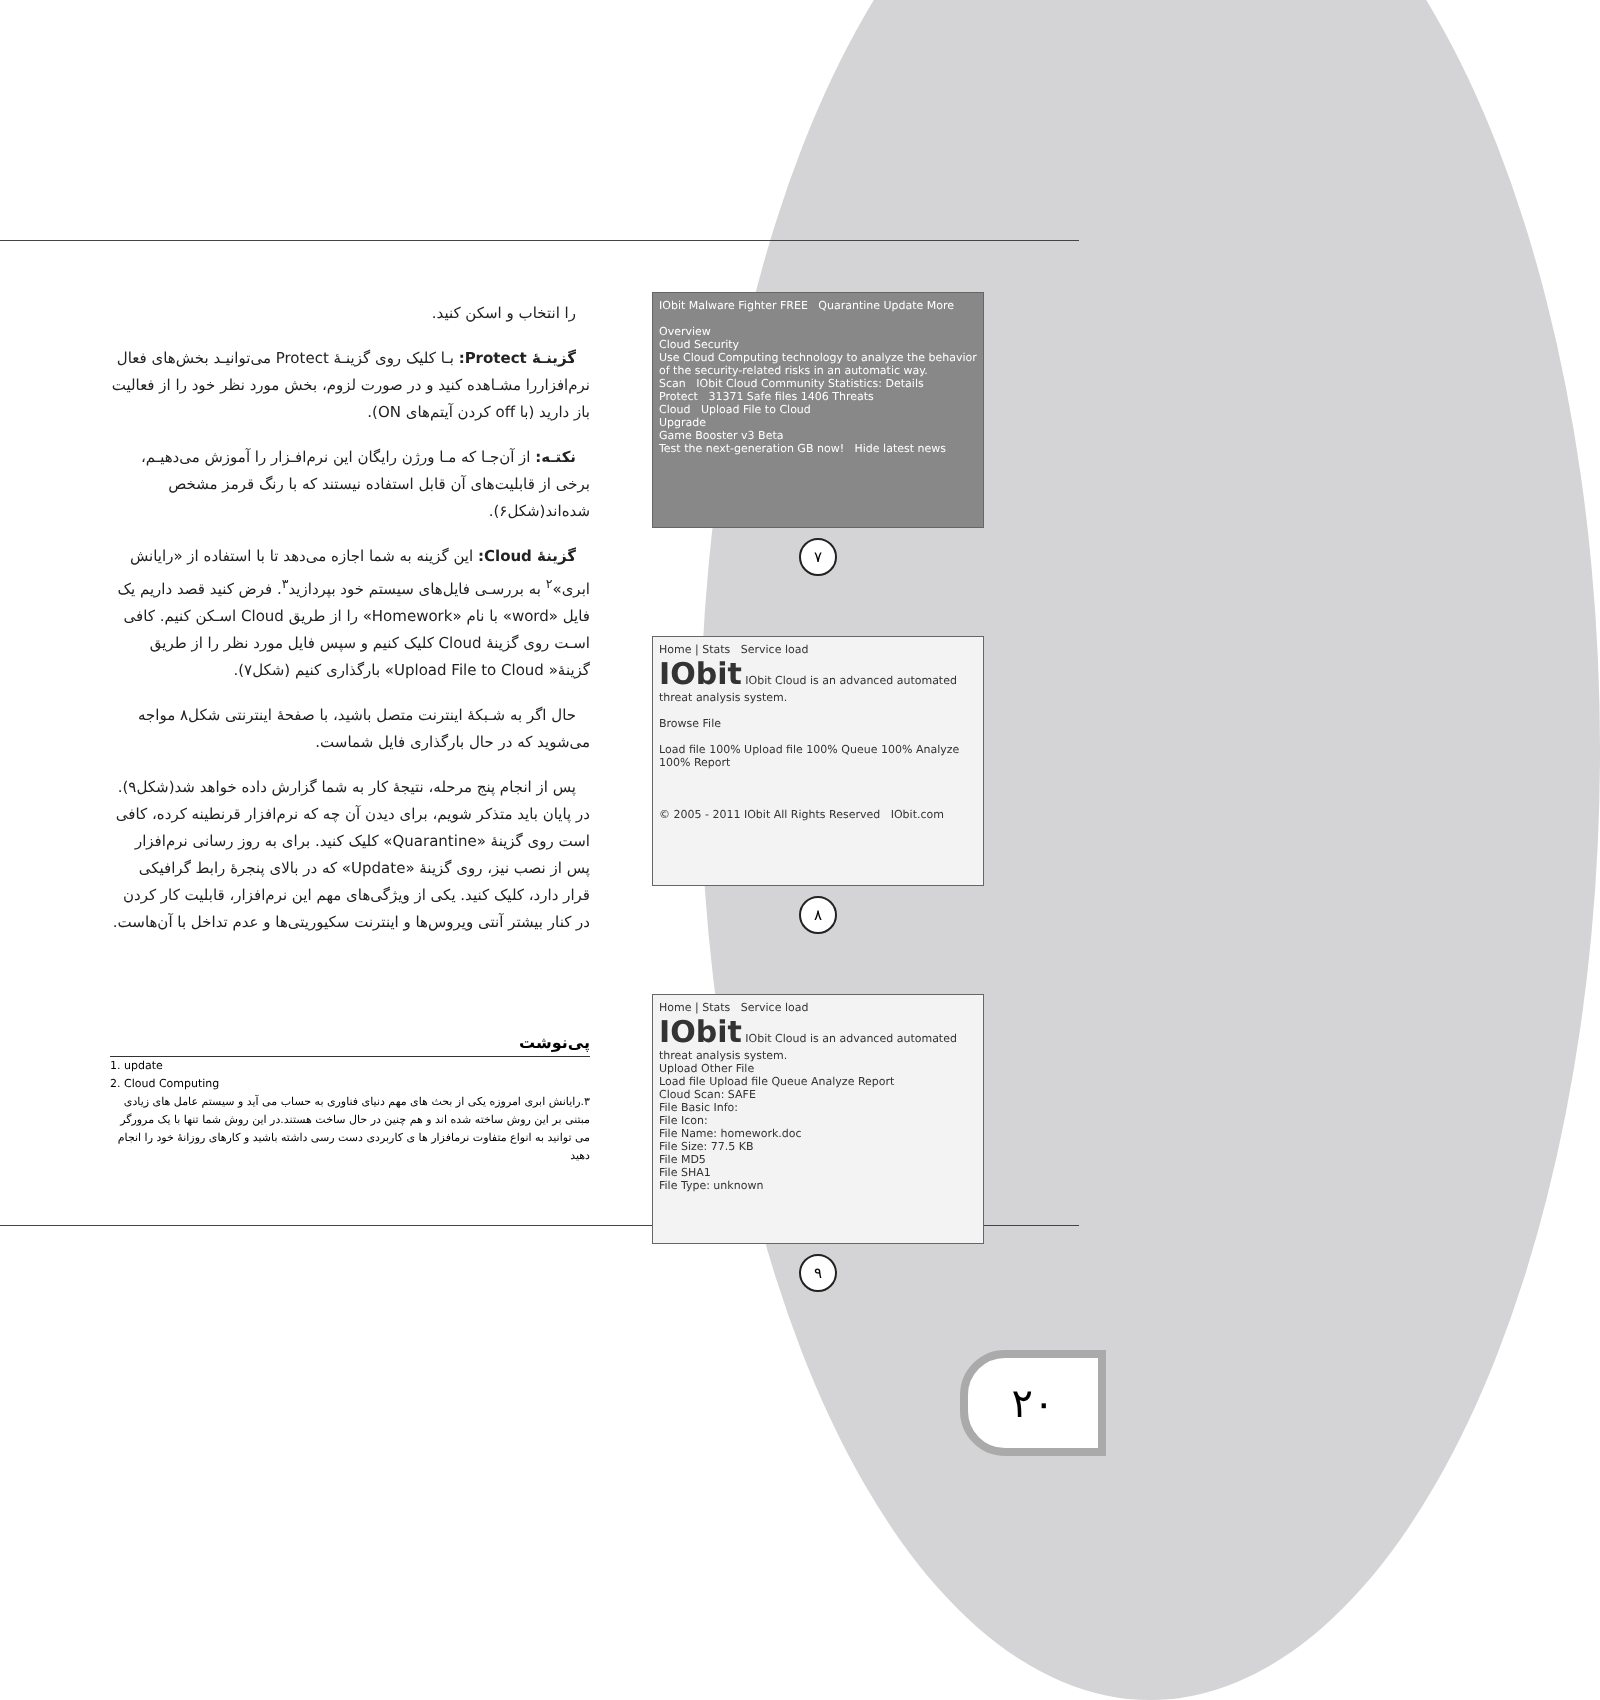را انتخاب و اسکن کنید.
گزینـهٔ Protect: بـا کلیک روی گزینـهٔ Protect می‌توانیـد بخش‌های فعال نرم‌افزاررا مشـاهده کنید و در صورت لزوم، بخش مورد نظر خود را از فعالیت باز دارید (با off کردن آیتم‌های ON).
نکتـه: از آن‌جـا که مـا ورژن رایگان این نرم‌افـزار را آموزش می‌دهیـم، برخی از قابلیت‌های آن قابل استفاده نیستند که با رنگ قرمز مشخص شده‌اند(شکل۶).
گزینهٔ Cloud: این گزینه به شما اجازه می‌دهد تا با استفاده از «رایانش ابری»<sup>۲</sup> به بررسـی فایل‌های سیستم خود بپردازید<sup>۳</sup>. فرض کنید قصد داریم یک فایل «word» با نام «Homework» را از طریق Cloud اسـکن کنیم. کافی اسـت روی گزینهٔ Cloud کلیک کنیم و سپس فایل مورد نظر را از طریق گزینهٔ« Upload File to Cloud» بارگذاری کنیم (شکل۷).
حال اگر به شـبکهٔ اینترنت متصل باشید، با صفحهٔ اینترنتی شکل۸ مواجه می‌شوید که در حال بارگذاری فایل شماست.
پس از انجام پنج مرحله، نتیجهٔ کار به شما گزارش داده خواهد شد(شکل۹). در پایان باید متذکر شویم، برای دیدن آن چه که نرم‌افزار قرنطینه کرده، کافی است روی گزینهٔ «Quarantine» کلیک کنید. برای به روز رسانی نرم‌افزار پس از نصب نیز، روی گزینهٔ «Update» که در بالای پنجرهٔ رابط گرافیکی قرار دارد، کلیک کنید. یکی از ویژگی‌های مهم این نرم‌افزار، قابلیت کار کردن در کنار بیشتر آنتی ویروس‌ها و اینترنت سکیوریتی‌ها و عدم تداخل با آن‌هاست.
پی‌نوشت
1. update
2. Cloud Computing
۳.رایانش ابری امروزه یکی از بحث های مهم دنیای فناوری به حساب می آید و سیستم عامل های زیادی مبتنی بر این روش ساخته شده اند و هم چنین در حال ساخت هستند.در این روش شما تنها با یک مرورگر می توانید به انواع متفاوت نرمافزار ها ی کاربردی دست رسی داشته باشید و کارهای روزانهٔ خود را انجام دهید
IObit Malware Fighter FREE Quarantine Update More
Overview
Cloud Security
Use Cloud Computing technology to analyze the behavior of the security-related risks in an automatic way.
Scan IObit Cloud Community Statistics: Details
Protect 31371 Safe files 1406 Threats
Cloud Upload File to Cloud
Upgrade
Game Booster v3 Beta
Test the next-generation GB now! Hide latest news
۷
Home | Stats Service load
IObit IObit Cloud is an advanced automated threat analysis system.
Browse File
Load file 100% Upload file 100% Queue 100% Analyze 100% Report
© 2005 - 2011 IObit All Rights Reserved IObit.com
۸
Home | Stats Service load
IObit IObit Cloud is an advanced automated threat analysis system.
Upload Other File
Load file Upload file Queue Analyze Report
Cloud Scan: SAFE
File Basic Info:
File Icon:
File Name: homework.doc
File Size: 77.5 KB
File MD5
File SHA1
File Type: unknown
۹
۲۰